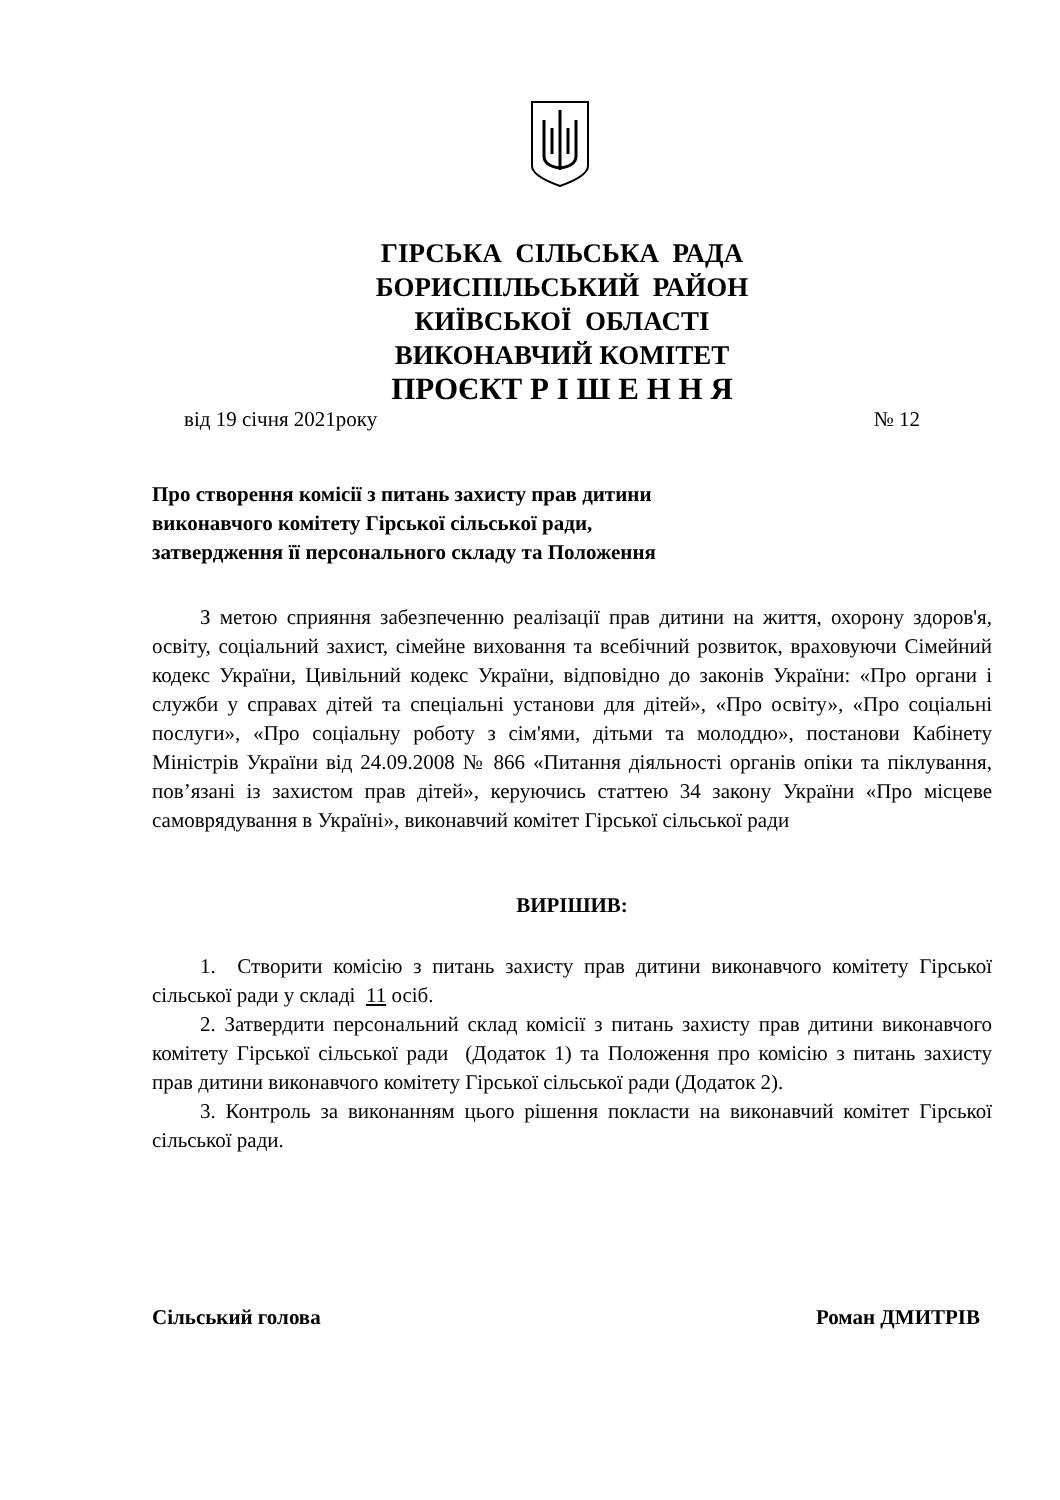ГІРСЬКА СІЛЬСЬКА РАДА
БОРИСПІЛЬСЬКИЙ РАЙОН
КИЇВСЬКОЇ ОБЛАСТІ
ВИКОНАВЧИЙ КОМІТЕТ
ПРОЄКТ Р І Ш Е Н Н Я
від 19 січня 2021року № 12
Про створення комісії з питань захисту прав дитини
виконавчого комітету Гірської сільської ради,
затвердження її персонального складу та Положення
З метою сприяння забезпеченню реалізації прав дитини на життя, охорону здоров'я, освіту, соціальний захист, сімейне виховання та всебічний розвиток, враховуючи Сімейний кодекс України, Цивільний кодекс України, відповідно до законів України: «Про органи і служби у справах дітей та спеціальні установи для дітей», «Про освіту», «Про соціальні послуги», «Про соціальну роботу з сім'ями, дітьми та молоддю», постанови Кабінету Міністрів України від 24.09.2008 № 866 «Питання діяльності органів опіки та піклування, пов’язані із захистом прав дітей», керуючись статтею 34 закону України «Про місцеве самоврядування в Україні», виконавчий комітет Гірської сільської ради
ВИРІШИВ:
1. Створити комісію з питань захисту прав дитини виконавчого комітету Гірської сільської ради у складі 11 осіб.
2. Затвердити персональний склад комісії з питань захисту прав дитини виконавчого комітету Гірської сільської ради (Додаток 1) та Положення про комісію з питань захисту прав дитини виконавчого комітету Гірської сільської ради (Додаток 2).
3. Контроль за виконанням цього рішення покласти на виконавчий комітет Гірської сільської ради.
Сільський голова Роман ДМИТРІВ